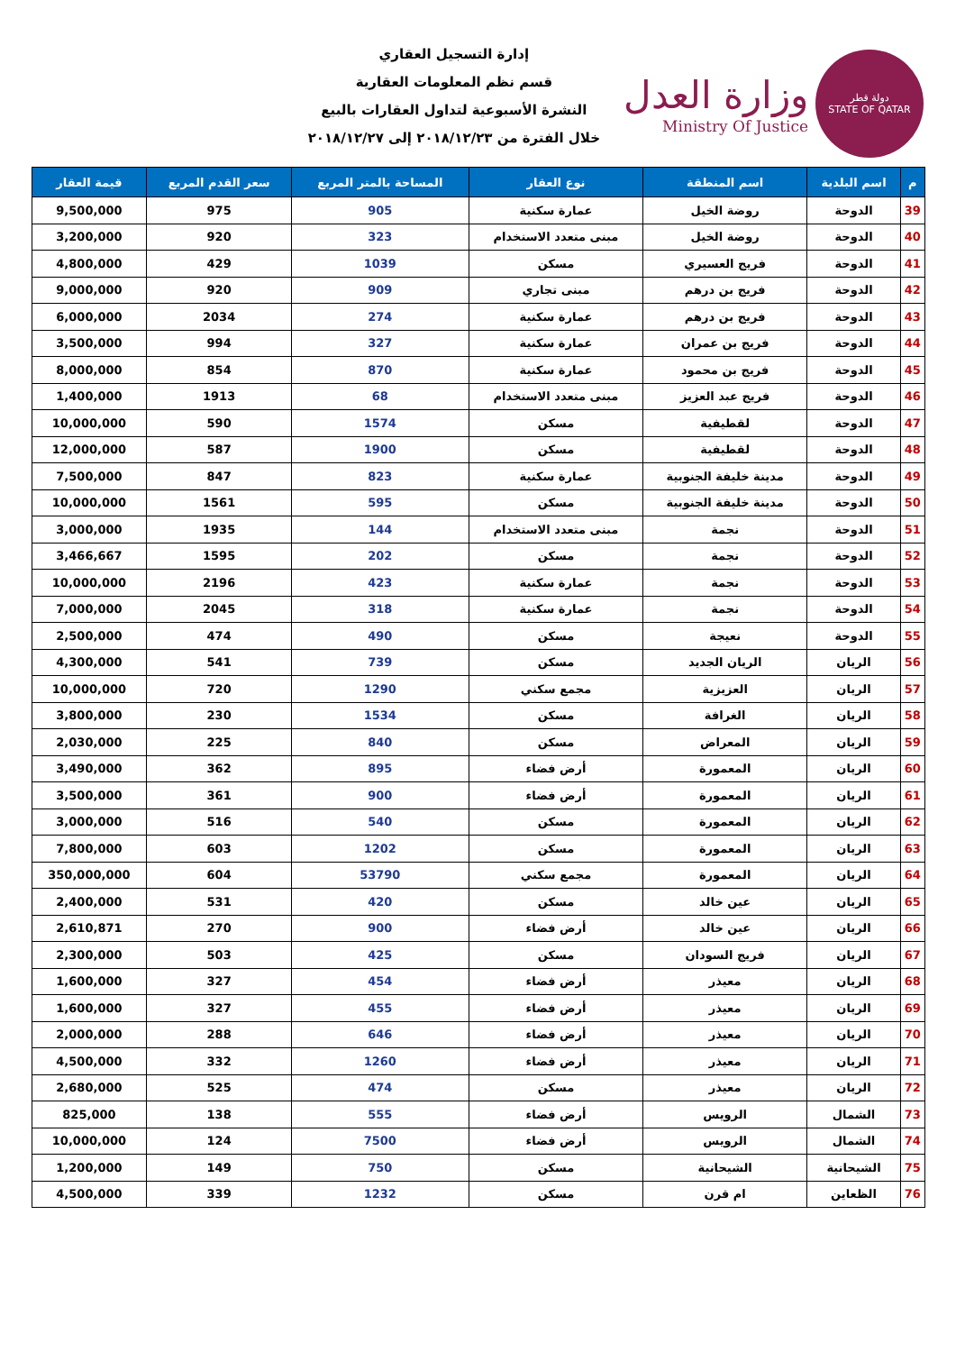دولة قطر
STATE OF QATAR
وزارة العدل
Ministry Of Justice
إدارة التسجيل العقاري
قسم نظم المعلومات العقارية
النشرة الأسبوعية لتداول العقارات بالبيع
خلال الفترة من ٢٠١٨/١٢/٢٣ إلى ٢٠١٨/١٢/٢٧
| م | اسم البلدية | اسم المنطقة | نوع العقار | المساحة بالمتر المربع | سعر القدم المربع | قيمة العقار |
| --- | --- | --- | --- | --- | --- | --- |
| 39 | الدوحة | روضة الخيل | عمارة سكنية | 905 | 975 | 9,500,000 |
| 40 | الدوحة | روضة الخيل | مبنى متعدد الاستخدام | 323 | 920 | 3,200,000 |
| 41 | الدوحة | فريج العسيري | مسكن | 1039 | 429 | 4,800,000 |
| 42 | الدوحة | فريج بن درهم | مبنى تجاري | 909 | 920 | 9,000,000 |
| 43 | الدوحة | فريج بن درهم | عمارة سكنية | 274 | 2034 | 6,000,000 |
| 44 | الدوحة | فريج بن عمران | عمارة سكنية | 327 | 994 | 3,500,000 |
| 45 | الدوحة | فريج بن محمود | عمارة سكنية | 870 | 854 | 8,000,000 |
| 46 | الدوحة | فريج عبد العزيز | مبنى متعدد الاستخدام | 68 | 1913 | 1,400,000 |
| 47 | الدوحة | لقطيفية | مسكن | 1574 | 590 | 10,000,000 |
| 48 | الدوحة | لقطيفية | مسكن | 1900 | 587 | 12,000,000 |
| 49 | الدوحة | مدينة خليفة الجنوبية | عمارة سكنية | 823 | 847 | 7,500,000 |
| 50 | الدوحة | مدينة خليفة الجنوبية | مسكن | 595 | 1561 | 10,000,000 |
| 51 | الدوحة | نجمة | مبنى متعدد الاستخدام | 144 | 1935 | 3,000,000 |
| 52 | الدوحة | نجمة | مسكن | 202 | 1595 | 3,466,667 |
| 53 | الدوحة | نجمة | عمارة سكنية | 423 | 2196 | 10,000,000 |
| 54 | الدوحة | نجمة | عمارة سكنية | 318 | 2045 | 7,000,000 |
| 55 | الدوحة | نعيجة | مسكن | 490 | 474 | 2,500,000 |
| 56 | الريان | الريان الجديد | مسكن | 739 | 541 | 4,300,000 |
| 57 | الريان | العزيزية | مجمع سكني | 1290 | 720 | 10,000,000 |
| 58 | الريان | الغرافة | مسكن | 1534 | 230 | 3,800,000 |
| 59 | الريان | المعراض | مسكن | 840 | 225 | 2,030,000 |
| 60 | الريان | المعمورة | أرض فضاء | 895 | 362 | 3,490,000 |
| 61 | الريان | المعمورة | أرض فضاء | 900 | 361 | 3,500,000 |
| 62 | الريان | المعمورة | مسكن | 540 | 516 | 3,000,000 |
| 63 | الريان | المعمورة | مسكن | 1202 | 603 | 7,800,000 |
| 64 | الريان | المعمورة | مجمع سكني | 53790 | 604 | 350,000,000 |
| 65 | الريان | عين خالد | مسكن | 420 | 531 | 2,400,000 |
| 66 | الريان | عين خالد | أرض فضاء | 900 | 270 | 2,610,871 |
| 67 | الريان | فريج السودان | مسكن | 425 | 503 | 2,300,000 |
| 68 | الريان | معيذر | أرض فضاء | 454 | 327 | 1,600,000 |
| 69 | الريان | معيذر | أرض فضاء | 455 | 327 | 1,600,000 |
| 70 | الريان | معيذر | أرض فضاء | 646 | 288 | 2,000,000 |
| 71 | الريان | معيذر | أرض فضاء | 1260 | 332 | 4,500,000 |
| 72 | الريان | معيذر | مسكن | 474 | 525 | 2,680,000 |
| 73 | الشمال | الرويس | أرض فضاء | 555 | 138 | 825,000 |
| 74 | الشمال | الرويس | أرض فضاء | 7500 | 124 | 10,000,000 |
| 75 | الشيحانية | الشيحانية | مسكن | 750 | 149 | 1,200,000 |
| 76 | الظعاين | ام قرن | مسكن | 1232 | 339 | 4,500,000 |